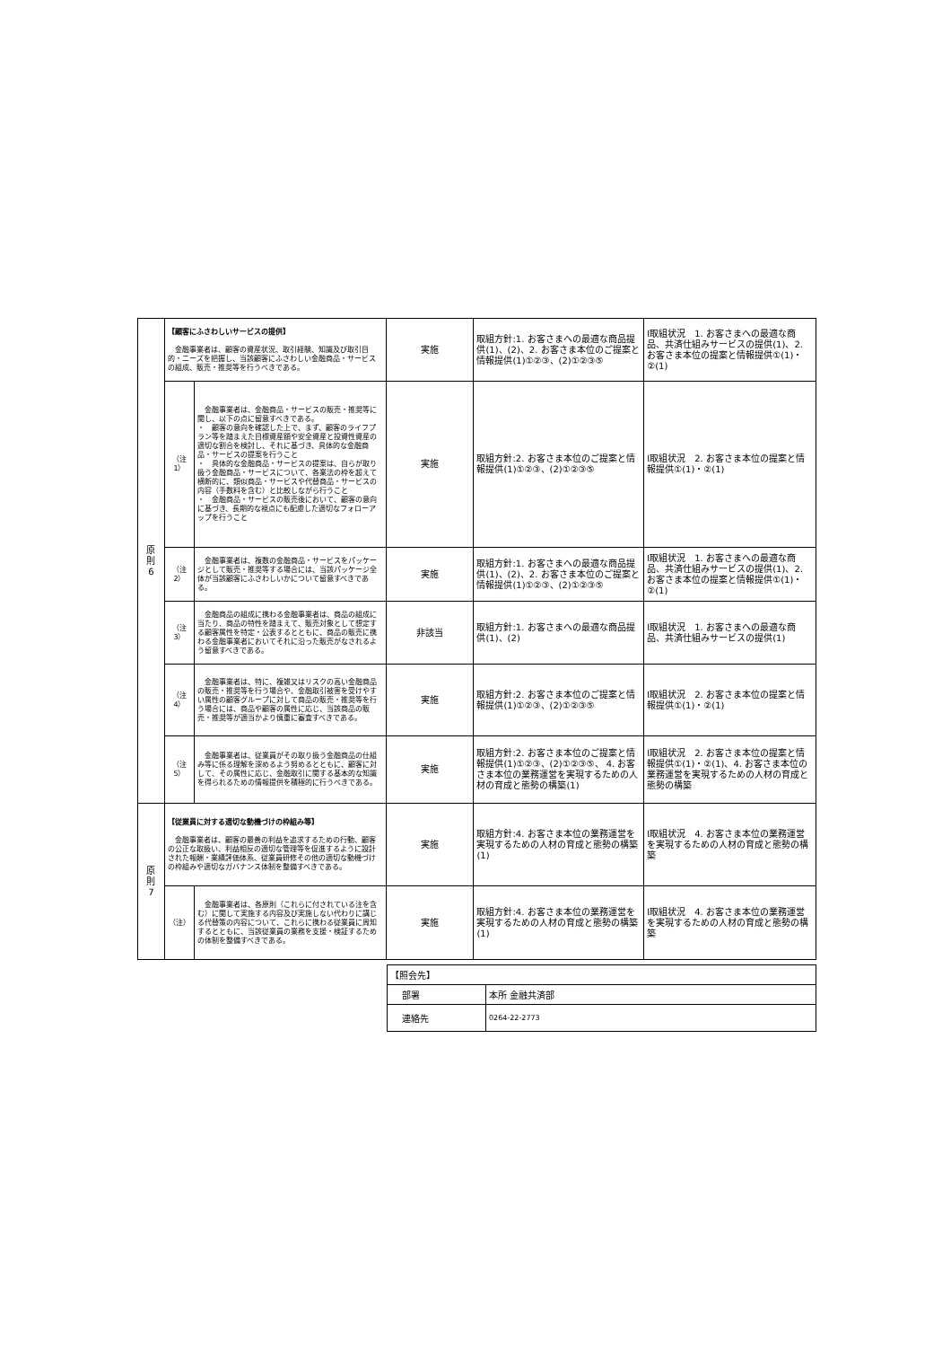| 原 則 6 | 【顧客にふさわしいサービスの提供】 金融事業者は、顧客の資産状況、取引経験、知識及び取引目的・ニーズを把握し、当該顧客にふさわしい金融商品・サービスの組成、販売・推奨等を行うべきである。 | | 実施 | 取組方針:1. お客さまへの最適な商品提供(1)、(2)、2. お客さま本位のご提案と情報提供(1)①②③、(2)①②③⑤ | Ⅰ取組状況 1. お客さまへの最適な商品、共済仕組みサービスの提供(1)、2. お客さま本位の提案と情報提供①(1)・②(1) |
| | （注1） | 金融事業者は、金融商品・サービスの販売・推奨等に関し、以下の点に留意すべきである。 ・ 顧客の意向を確認した上で、まず、顧客のライフプラン等を踏まえた目標資産額や安全資産と投資性資産の適切な割合を検討し、それに基づき、具体的な金融商品・サービスの提案を行うこと ・ 具体的な金融商品・サービスの提案は、自らが取り扱う金融商品・サービスについて、各業法の枠を超えて横断的に、類似商品・サービスや代替商品・サービスの内容（手数料を含む）と比較しながら行うこと ・ 金融商品・サービスの販売後において、顧客の意向に基づき、長期的な視点にも配慮した適切なフォローアップを行うこと | 実施 | 取組方針:2. お客さま本位のご提案と情報提供(1)①②③、(2)①②③⑤ | Ⅰ取組状況 2. お客さま本位の提案と情報提供①(1)・②(1) |
| | （注2） | 金融事業者は、複数の金融商品・サービスをパッケージとして販売・推奨等する場合には、当該パッケージ全体が当該顧客にふさわしいかについて留意すべきである。 | 実施 | 取組方針:1. お客さまへの最適な商品提供(1)、(2)、2. お客さま本位のご提案と情報提供(1)①②③、(2)①②③⑤ | Ⅰ取組状況 1. お客さまへの最適な商品、共済仕組みサービスの提供(1)、2. お客さま本位の提案と情報提供①(1)・②(1) |
| | （注3） | 金融商品の組成に携わる金融事業者は、商品の組成に当たり、商品の特性を踏まえて、販売対象として想定する顧客属性を特定・公表するとともに、商品の販売に携わる金融事業者においてそれに沿った販売がなされるよう留意すべきである。 | 非該当 | 取組方針:1. お客さまへの最適な商品提供(1)、(2) | Ⅰ取組状況 1. お客さまへの最適な商品、共済仕組みサービスの提供(1) |
| | （注4） | 金融事業者は、特に、複雑又はリスクの高い金融商品の販売・推奨等を行う場合や、金融取引被害を受けやすい属性の顧客グループに対して商品の販売・推奨等を行う場合には、商品や顧客の属性に応じ、当該商品の販売・推奨等が適当かより慎重に審査すべきである。 | 実施 | 取組方針:2. お客さま本位のご提案と情報提供(1)①②③、(2)①②③⑤ | Ⅰ取組状況 2. お客さま本位の提案と情報提供①(1)・②(1) |
| | （注5） | 金融事業者は、従業員がその取り扱う金融商品の仕組み等に係る理解を深めるよう努めるとともに、顧客に対して、その属性に応じ、金融取引に関する基本的な知識を得られるための情報提供を積極的に行うべきである。 | 実施 | 取組方針:2. お客さま本位のご提案と情報提供(1)①②③、(2)①②③⑤、 4. お客さま本位の業務運営を実現するための人材の育成と態勢の構築(1) | Ⅰ取組状況 2. お客さま本位の提案と情報提供①(1)・②(1)、4. お客さま本位の業務運営を実現するための人材の育成と態勢の構築 |
| 原 則 7 | 【従業員に対する適切な動機づけの枠組み等】 金融事業者は、顧客の最善の利益を追求するための行動、顧客の公正な取扱い、利益相反の適切な管理等を促進するように設計された報酬・業績評価体系、従業員研修その他の適切な動機づけの枠組みや適切なガバナンス体制を整備すべきである。 | | 実施 | 取組方針:4. お客さま本位の業務運営を実現するための人材の育成と態勢の構築(1) | Ⅰ取組状況 4. お客さま本位の業務運営を実現するための人材の育成と態勢の構築 |
| | （注） | 金融事業者は、各原則（これらに付されている注を含む）に関して実施する内容及び実施しない代わりに講じる代替策の内容について、これらに携わる従業員に周知するとともに、当該従業員の業務を支援・検証するための体制を整備すべきである。 | 実施 | 取組方針:4. お客さま本位の業務運営を実現するための人材の育成と態勢の構築(1) | Ⅰ取組状況 4. お客さま本位の業務運営を実現するための人材の育成と態勢の構築 |
| 【照会先】 | |
| 部署 | 本所 金融共済部 |
| 連絡先 | 0264-22-2773 |